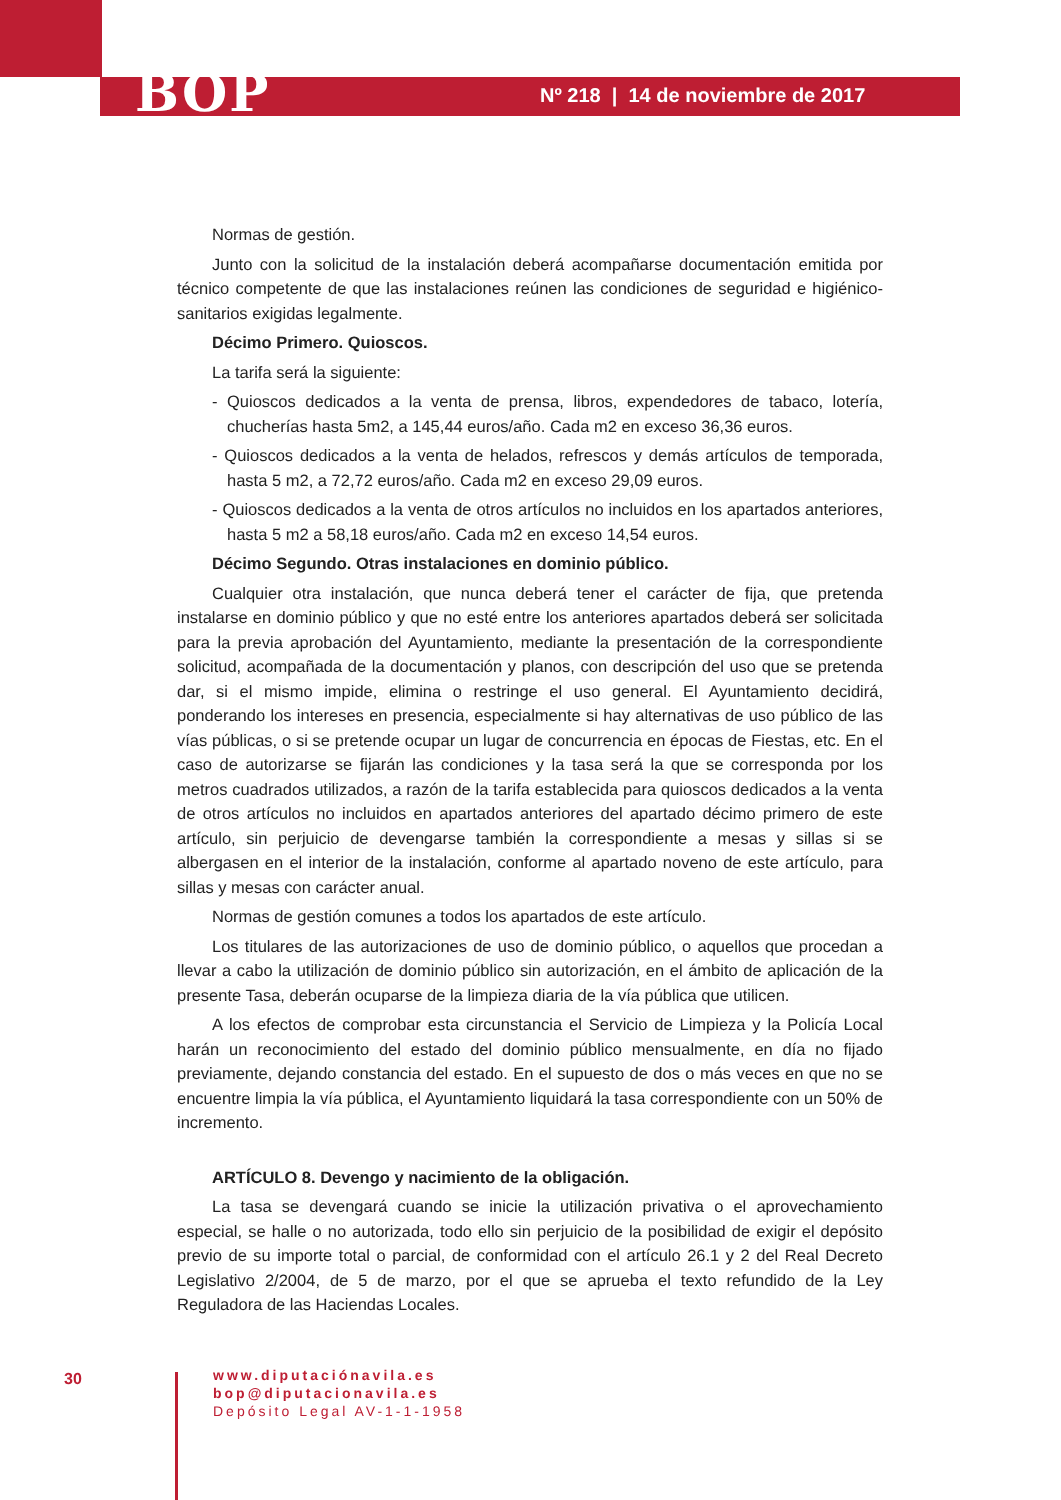BOP
Nº 218 | 14 de noviembre de 2017
Normas de gestión.
Junto con la solicitud de la instalación deberá acompañarse documentación emitida por técnico competente de que las instalaciones reúnen las condiciones de seguridad e higiénico-sanitarios exigidas legalmente.
Décimo Primero. Quioscos.
La tarifa será la siguiente:
- Quioscos dedicados a la venta de prensa, libros, expendedores de tabaco, lotería, chucherías hasta 5m2, a 145,44 euros/año. Cada m2 en exceso 36,36 euros.
- Quioscos dedicados a la venta de helados, refrescos y demás artículos de temporada, hasta 5 m2, a 72,72 euros/año. Cada m2 en exceso 29,09 euros.
- Quioscos dedicados a la venta de otros artículos no incluidos en los apartados anteriores, hasta 5 m2 a 58,18 euros/año. Cada m2 en exceso 14,54 euros.
Décimo Segundo. Otras instalaciones en dominio público.
Cualquier otra instalación, que nunca deberá tener el carácter de fija, que pretenda instalarse en dominio público y que no esté entre los anteriores apartados deberá ser solicitada para la previa aprobación del Ayuntamiento, mediante la presentación de la correspondiente solicitud, acompañada de la documentación y planos, con descripción del uso que se pretenda dar, si el mismo impide, elimina o restringe el uso general. El Ayuntamiento decidirá, ponderando los intereses en presencia, especialmente si hay alternativas de uso público de las vías públicas, o si se pretende ocupar un lugar de concurrencia en épocas de Fiestas, etc. En el caso de autorizarse se fijarán las condiciones y la tasa será la que se corresponda por los metros cuadrados utilizados, a razón de la tarifa establecida para quioscos dedicados a la venta de otros artículos no incluidos en apartados anteriores del apartado décimo primero de este artículo, sin perjuicio de devengarse también la correspondiente a mesas y sillas si se albergasen en el interior de la instalación, conforme al apartado noveno de este artículo, para sillas y mesas con carácter anual.
Normas de gestión comunes a todos los apartados de este artículo.
Los titulares de las autorizaciones de uso de dominio público, o aquellos que procedan a llevar a cabo la utilización de dominio público sin autorización, en el ámbito de aplicación de la presente Tasa, deberán ocuparse de la limpieza diaria de la vía pública que utilicen.
A los efectos de comprobar esta circunstancia el Servicio de Limpieza y la Policía Local harán un reconocimiento del estado del dominio público mensualmente, en día no fijado previamente, dejando constancia del estado. En el supuesto de dos o más veces en que no se encuentre limpia la vía pública, el Ayuntamiento liquidará la tasa correspondiente con un 50% de incremento.
ARTÍCULO 8. Devengo y nacimiento de la obligación.
La tasa se devengará cuando se inicie la utilización privativa o el aprovechamiento especial, se halle o no autorizada, todo ello sin perjuicio de la posibilidad de exigir el depósito previo de su importe total o parcial, de conformidad con el artículo 26.1 y 2 del Real Decreto Legislativo 2/2004, de 5 de marzo, por el que se aprueba el texto refundido de la Ley Reguladora de las Haciendas Locales.
30
www.diputaciónavila.es
bop@diputacionavila.es
Depósito Legal AV-1-1-1958